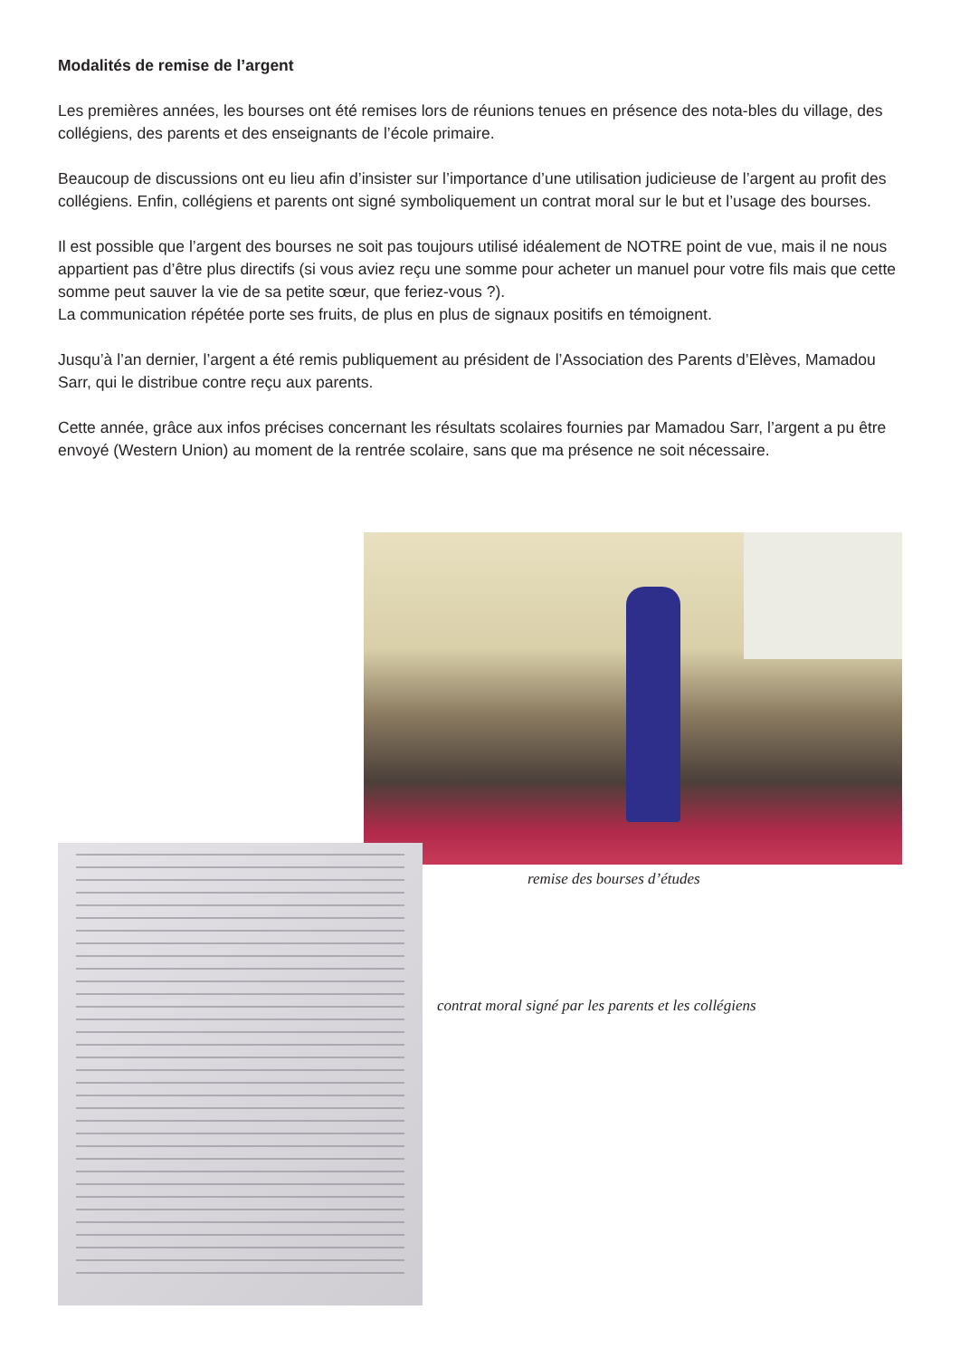Modalités de remise de l’argent
Les premières années, les bourses ont été remises lors de réunions tenues en présence des nota-bles du village, des collégiens, des parents et des enseignants de l’école primaire.
Beaucoup de discussions ont eu lieu afin d’insister sur l’importance d’une utilisation judicieuse de l’argent au profit des collégiens. Enfin, collégiens et parents ont signé symboliquement un contrat moral sur le but et l’usage des bourses.
Il est possible que l’argent des bourses ne soit pas toujours utilisé idéalement de NOTRE point de vue, mais il ne nous appartient pas d’être plus directifs (si vous aviez reçu une somme pour acheter un manuel pour votre fils mais que cette somme peut sauver la vie de sa petite sœur, que feriez-vous ?).
La communication répétée porte ses fruits, de plus en plus de signaux positifs en témoignent.
Jusqu’à l’an dernier, l’argent a été remis publiquement au président de l’Association des Parents d’Elèves, Mamadou Sarr, qui le distribue contre reçu aux parents.
Cette année, grâce aux infos précises concernant les résultats scolaires fournies par Mamadou Sarr, l’argent a pu être envoyé (Western Union) au moment de la rentrée scolaire, sans que ma présence ne soit nécessaire.
remise des bourses d’études
contrat moral signé par les parents et les collégiens